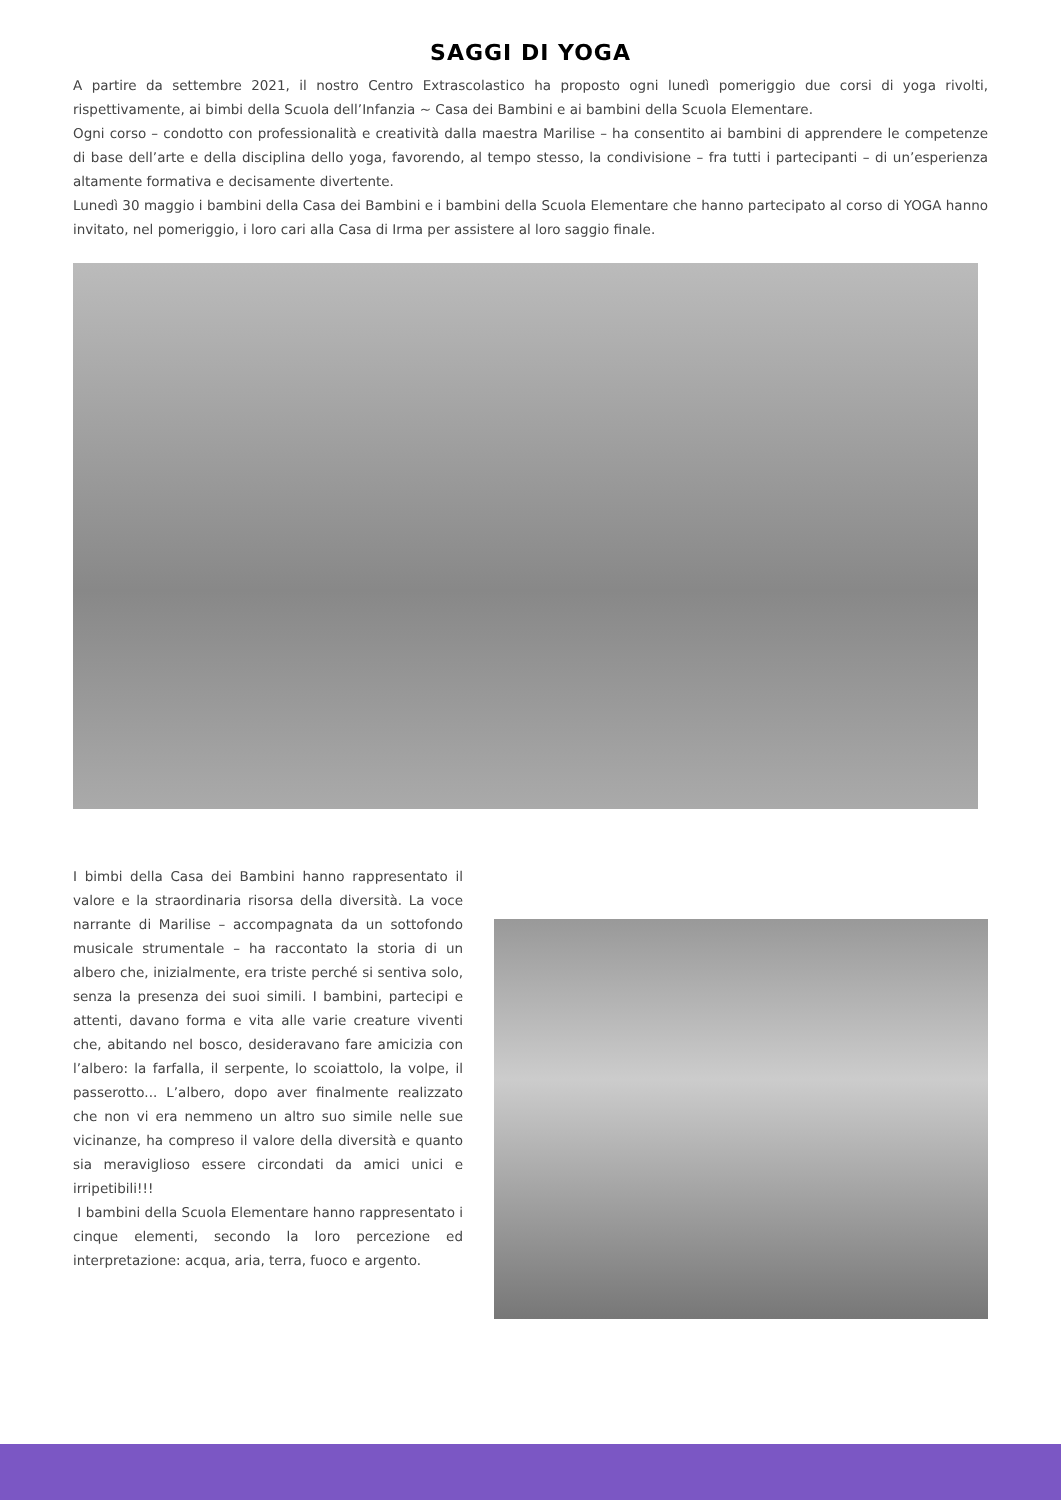SAGGI DI YOGA
A partire da settembre 2021, il nostro Centro Extrascolastico ha proposto ogni lunedì pomeriggio due corsi di yoga rivolti, rispettivamente, ai bimbi della Scuola dell’Infanzia ~ Casa dei Bambini e ai bambini della Scuola Elementare.
Ogni corso – condotto con professionalità e creatività dalla maestra Marilise – ha consentito ai bambini di apprendere le competenze di base dell’arte e della disciplina dello yoga, favorendo, al tempo stesso, la condivisione – fra tutti i partecipanti – di un’esperienza altamente formativa e decisamente divertente.
Lunedì 30 maggio i bambini della Casa dei Bambini e i bambini della Scuola Elementare che hanno partecipato al corso di YOGA hanno invitato, nel pomeriggio, i loro cari alla Casa di Irma per assistere al loro saggio finale.
I bimbi della Casa dei Bambini hanno rappresentato il valore e la straordinaria risorsa della diversità. La voce narrante di Marilise – accompagnata da un sottofondo musicale strumentale – ha raccontato la storia di un albero che, inizialmente, era triste perché si sentiva solo, senza la presenza dei suoi simili. I bambini, partecipi e attenti, davano forma e vita alle varie creature viventi che, abitando nel bosco, desideravano fare amicizia con l’albero: la farfalla, il serpente, lo scoiattolo, la volpe, il passerotto... L’albero, dopo aver finalmente realizzato che non vi era nemmeno un altro suo simile nelle sue vicinanze, ha compreso il valore della diversità e quanto sia meraviglioso essere circondati da amici unici e irripetibili!!!
I bambini della Scuola Elementare hanno rappresentato i cinque elementi, secondo la loro percezione ed interpretazione: acqua, aria, terra, fuoco e argento.